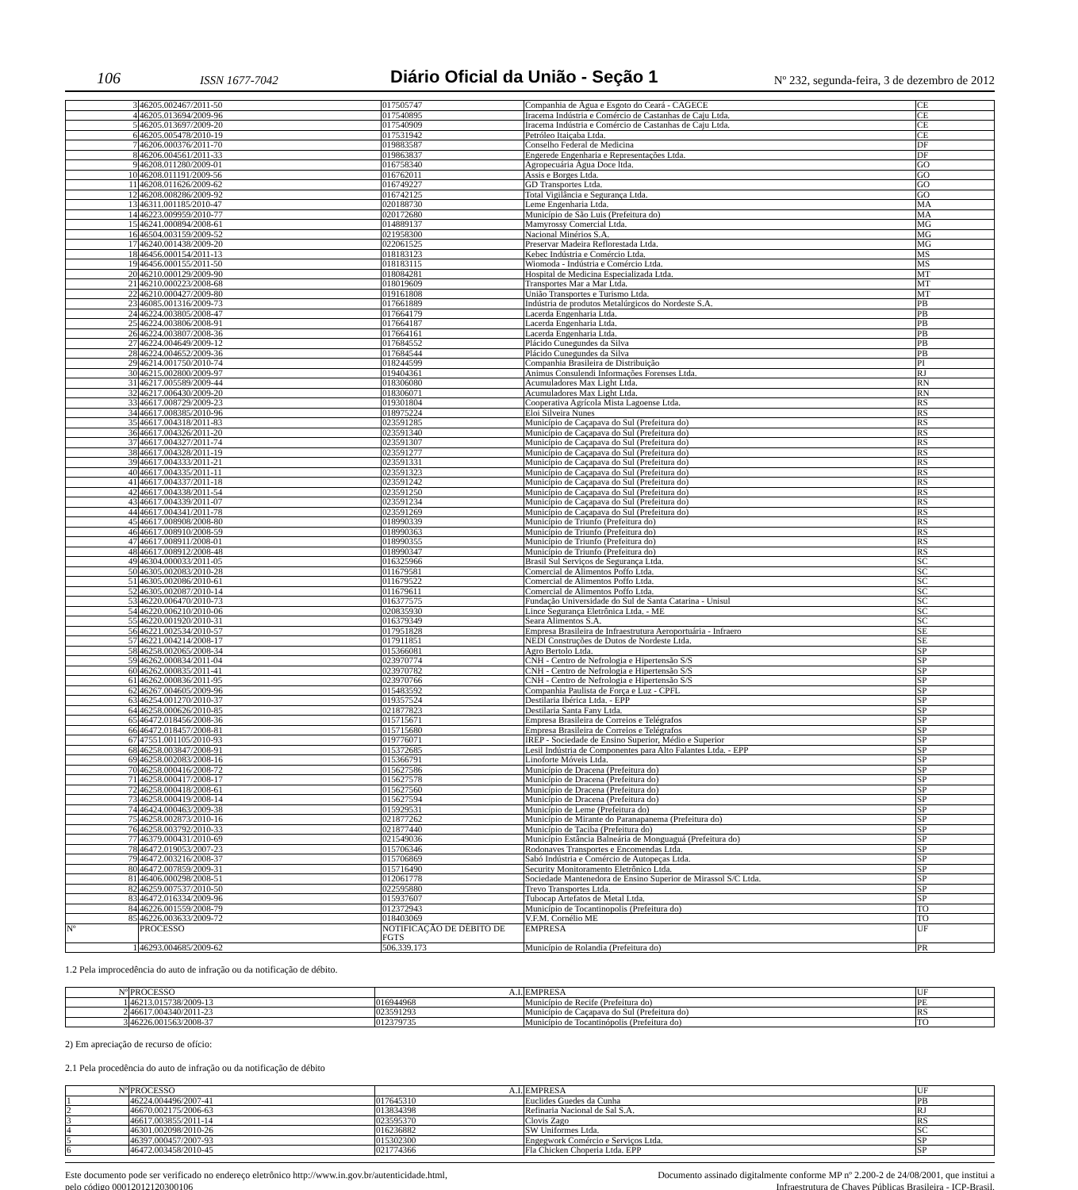106 ISSN 1677-7042 Diário Oficial da União - Seção 1 Nº 232, segunda-feira, 3 de dezembro de 2012
| 3 | 46205.002467/2011-50 | 017505747 | Companhia de Água e Esgoto do Ceará - CAGECE | CE |
| 4 | 46205.013694/2009-96 | 017540895 | Iracema Indústria e Comércio de Castanhas de Caju Ltda. | CE |
| 5 | 46205.013697/2009-20 | 017540909 | Iracema Indústria e Comércio de Castanhas de Caju Ltda. | CE |
| 6 | 46205.005478/2010-19 | 017531942 | Petróleo Itaiçaba Ltda. | CE |
| 7 | 46206.000376/2011-70 | 019883587 | Conselho Federal de Medicina | DF |
| 8 | 46206.004561/2011-33 | 019863837 | Engerede Engenharia e Representações Ltda. | DF |
| 9 | 46208.011280/2009-01 | 016758340 | Agropecuária Água Doce ltda. | GO |
| 10 | 46208.011191/2009-56 | 016762011 | Assis e Borges Ltda. | GO |
| 11 | 46208.011626/2009-62 | 016749227 | GD Transportes Ltda. | GO |
| 12 | 46208.008286/2009-92 | 016742125 | Total Vigilância e Segurança Ltda. | GO |
| 13 | 46311.001185/2010-47 | 020188730 | Leme Engenharia Ltda. | MA |
| 14 | 46223.009959/2010-77 | 020172680 | Município de São Luis (Prefeitura do) | MA |
| 15 | 46241.000894/2008-61 | 014889137 | Mamyrossy Comercial Ltda. | MG |
| 16 | 46504.003159/2009-52 | 021958300 | Nacional Minérios S.A. | MG |
| 17 | 46240.001438/2009-20 | 022061525 | Preservar Madeira Reflorestada Ltda. | MG |
| 18 | 46456.000154/2011-13 | 018183123 | Kebec Indústria e Comércio Ltda. | MS |
| 19 | 46456.000155/2011-50 | 018183115 | Wiomoda - Indústria e Comércio Ltda. | MS |
| 20 | 46210.000129/2009-90 | 018084281 | Hospital de Medicina Especializada Ltda. | MT |
| 21 | 46210.000223/2008-68 | 018019609 | Transportes Mar a Mar Ltda. | MT |
| 22 | 46210.000427/2009-80 | 019161808 | União Transportes e Turismo Ltda. | MT |
| 23 | 46085.001316/2009-73 | 017661889 | Indústria de produtos Metalúrgicos do Nordeste S.A. | PB |
| 24 | 46224.003805/2008-47 | 017664179 | Lacerda Engenharia Ltda. | PB |
| 25 | 46224.003806/2008-91 | 017664187 | Lacerda Engenharia Ltda. | PB |
| 26 | 46224.003807/2008-36 | 017664161 | Lacerda Engenharia Ltda. | PB |
| 27 | 46224.004649/2009-12 | 017684552 | Plácido Cunegundes da Silva | PB |
| 28 | 46224.004652/2009-36 | 017684544 | Plácido Cunegundes da Silva | PB |
| 29 | 46214.001750/2010-74 | 018244599 | Companhia Brasileira de Distribuição | PI |
| 30 | 46215.002800/2009-97 | 019404361 | Animus Consulendi Informações Forenses Ltda. | RJ |
| 31 | 46217.005589/2009-44 | 018306080 | Acumuladores Max Light Ltda. | RN |
| 32 | 46217.006430/2009-20 | 018306071 | Acumuladores Max Light Ltda. | RN |
| 33 | 46617.008729/2009-23 | 019301804 | Cooperativa Agrícola Mista Lagoense Ltda. | RS |
| 34 | 46617.008385/2010-96 | 018975224 | Eloi Silveira Nunes | RS |
| 35 | 46617.004318/2011-83 | 023591285 | Município de Caçapava do Sul (Prefeitura do) | RS |
| 36 | 46617.004326/2011-20 | 023591340 | Município de Caçapava do Sul (Prefeitura do) | RS |
| 37 | 46617.004327/2011-74 | 023591307 | Município de Caçapava do Sul (Prefeitura do) | RS |
| 38 | 46617.004328/2011-19 | 023591277 | Município de Caçapava do Sul (Prefeitura do) | RS |
| 39 | 46617.004333/2011-21 | 023591331 | Município de Caçapava do Sul (Prefeitura do) | RS |
| 40 | 46617.004335/2011-11 | 023591323 | Município de Caçapava do Sul (Prefeitura do) | RS |
| 41 | 46617.004337/2011-18 | 023591242 | Município de Caçapava do Sul (Prefeitura do) | RS |
| 42 | 46617.004338/2011-54 | 023591250 | Município de Caçapava do Sul (Prefeitura do) | RS |
| 43 | 46617.004339/2011-07 | 023591234 | Município de Caçapava do Sul (Prefeitura do) | RS |
| 44 | 46617.004341/2011-78 | 023591269 | Município de Caçapava do Sul (Prefeitura do) | RS |
| 45 | 46617.008908/2008-80 | 018990339 | Município de Triunfo (Prefeitura do) | RS |
| 46 | 46617.008910/2008-59 | 018990363 | Município de Triunfo (Prefeitura do) | RS |
| 47 | 46617.008911/2008-01 | 018990355 | Município de Triunfo (Prefeitura do) | RS |
| 48 | 46617.008912/2008-48 | 018990347 | Município de Triunfo (Prefeitura do) | RS |
| 49 | 46304.000033/2011-05 | 016325966 | Brasil Sul Serviços de Segurança Ltda. | SC |
| 50 | 46305.002083/2010-28 | 011679581 | Comercial de Alimentos Poffo Ltda. | SC |
| 51 | 46305.002086/2010-61 | 011679522 | Comercial de Alimentos Poffo Ltda. | SC |
| 52 | 46305.002087/2010-14 | 011679611 | Comercial de Alimentos Poffo Ltda. | SC |
| 53 | 46220.006470/2010-73 | 016377575 | Fundação Universidade do Sul de Santa Catarina - Unisul | SC |
| 54 | 46220.006210/2010-06 | 020835930 | Lince Segurança Eletrônica Ltda. - ME | SC |
| 55 | 46220.001920/2010-31 | 016379349 | Seara Alimentos S.A. | SC |
| 56 | 46221.002534/2010-57 | 017951828 | Empresa Brasileira de Infraestrutura Aeroportuária - Infraero | SE |
| 57 | 46221.004214/2008-17 | 017911851 | NEDl Construções de Dutos de Nordeste Ltda. | SE |
| 58 | 46258.002065/2008-34 | 015366081 | Agro Bertolo Ltda. | SP |
| 59 | 46262.000834/2011-04 | 023970774 | CNH - Centro de Nefrologia e Hipertensão S/S | SP |
| 60 | 46262.000835/2011-41 | 023970782 | CNH - Centro de Nefrologia e Hipertensão S/S | SP |
| 61 | 46262.000836/2011-95 | 023970766 | CNH - Centro de Nefrologia e Hipertensão S/S | SP |
| 62 | 46267.004605/2009-96 | 015483592 | Companhia Paulista de Força e Luz - CPFL | SP |
| 63 | 46254.001270/2010-37 | 019357524 | Destilaria Ibérica Ltda. - EPP | SP |
| 64 | 46258.000626/2010-85 | 021877823 | Destilaria Santa Fany Ltda. | SP |
| 65 | 46472.018456/2008-36 | 015715671 | Empresa Brasileira de Correios e Telégrafos | SP |
| 66 | 46472.018457/2008-81 | 015715680 | Empresa Brasileira de Correios e Telégrafos | SP |
| 67 | 47551.001105/2010-93 | 019776071 | IREP - Sociedade de Ensino Superior, Médio e Superior | SP |
| 68 | 46258.003847/2008-91 | 015372685 | Lesil Indústria de Componentes para Alto Falantes Ltda. - EPP | SP |
| 69 | 46258.002083/2008-16 | 015366791 | Linoforte Móveis Ltda. | SP |
| 70 | 46258.000416/2008-72 | 015627586 | Município de Dracena (Prefeitura do) | SP |
| 71 | 46258.000417/2008-17 | 015627578 | Município de Dracena (Prefeitura do) | SP |
| 72 | 46258.000418/2008-61 | 015627560 | Município de Dracena (Prefeitura do) | SP |
| 73 | 46258.000419/2008-14 | 015627594 | Município de Dracena (Prefeitura do) | SP |
| 74 | 46424.000463/2009-38 | 015929531 | Município de Leme (Prefeitura do) | SP |
| 75 | 46258.002873/2010-16 | 021877262 | Município de Mirante do Paranapanema (Prefeitura do) | SP |
| 76 | 46258.003792/2010-33 | 021877440 | Município de Taciba (Prefeitura do) | SP |
| 77 | 46379.000431/2010-69 | 021549036 | Município Estância Balneária de Monguaguá (Prefeitura do) | SP |
| 78 | 46472.019053/2007-23 | 015706346 | Rodonaves Transportes e Encomendas Ltda. | SP |
| 79 | 46472.003216/2008-37 | 015706869 | Sabó Indústria e Comércio de Autopeças Ltda. | SP |
| 80 | 46472.007859/2009-31 | 015716490 | Security Monitoramento Eletrônico Ltda. | SP |
| 81 | 46406.000298/2008-51 | 012061778 | Sociedade Mantenedora de Ensino Superior de Mirassol S/C Ltda. | SP |
| 82 | 46259.007537/2010-50 | 022595880 | Trevo Transportes Ltda. | SP |
| 83 | 46472.016334/2009-96 | 015937607 | Tubocap Artefatos de Metal Ltda. | SP |
| 84 | 46226.001559/2008-79 | 012372943 | Município de Tocantinopolis (Prefeitura do) | TO |
| 85 | 46226.003633/2009-72 | 018403069 | V.F.M. Cornélio ME | TO |
| Nº | PROCESSO | NOTIFICAÇÃO DE DÉBITO DE FGTS | EMPRESA | UF |
| 1 | 46293.004685/2009-62 | 506.339.173 | Município de Rolandia (Prefeitura do) | PR |
1.2 Pela improcedência do auto de infração ou da notificação de débito.
| Nº | PROCESSO | A.I. | EMPRESA | UF |
| --- | --- | --- | --- | --- |
| 1 | 46213.015738/2009-13 | 016944968 | Município de Recife (Prefeitura do) | PE |
| 2 | 46617.004340/2011-23 | 023591293 | Município de Caçapava do Sul (Prefeitura do) | RS |
| 3 | 46226.001563/2008-37 | 012379735 | Município de Tocantinópolis (Prefeitura do) | TO |
2) Em apreciação de recurso de ofício:
2.1 Pela procedência do auto de infração ou da notificação de débito
| Nº | PROCESSO | A.I. | EMPRESA | UF |
| --- | --- | --- | --- | --- |
| 1 | 46224.004496/2007-41 | 017645310 | Euclides Guedes da Cunha | PB |
| 2 | 46670.002175/2006-63 | 013834398 | Refinaria Nacional de Sal S.A. | RJ |
| 3 | 46617.003855/2011-14 | 023595370 | Clovis Zago | RS |
| 4 | 46301.002098/2010-26 | 016236882 | SW Uniformes Ltda. | SC |
| 5 | 46397.000457/2007-93 | 015302300 | Engegwork Comércio e Serviços Ltda. | SP |
| 6 | 46472.003458/2010-45 | 021774366 | Fla Chicken Choperia Ltda. EPP | SP |
Este documento pode ser verificado no endereço eletrônico http://www.in.gov.br/autenticidade.html,
pelo código 00012012120300106
Documento assinado digitalmente conforme MP nº 2.200-2 de 24/08/2001, que institui a
Infraestrutura de Chaves Públicas Brasileira - ICP-Brasil.